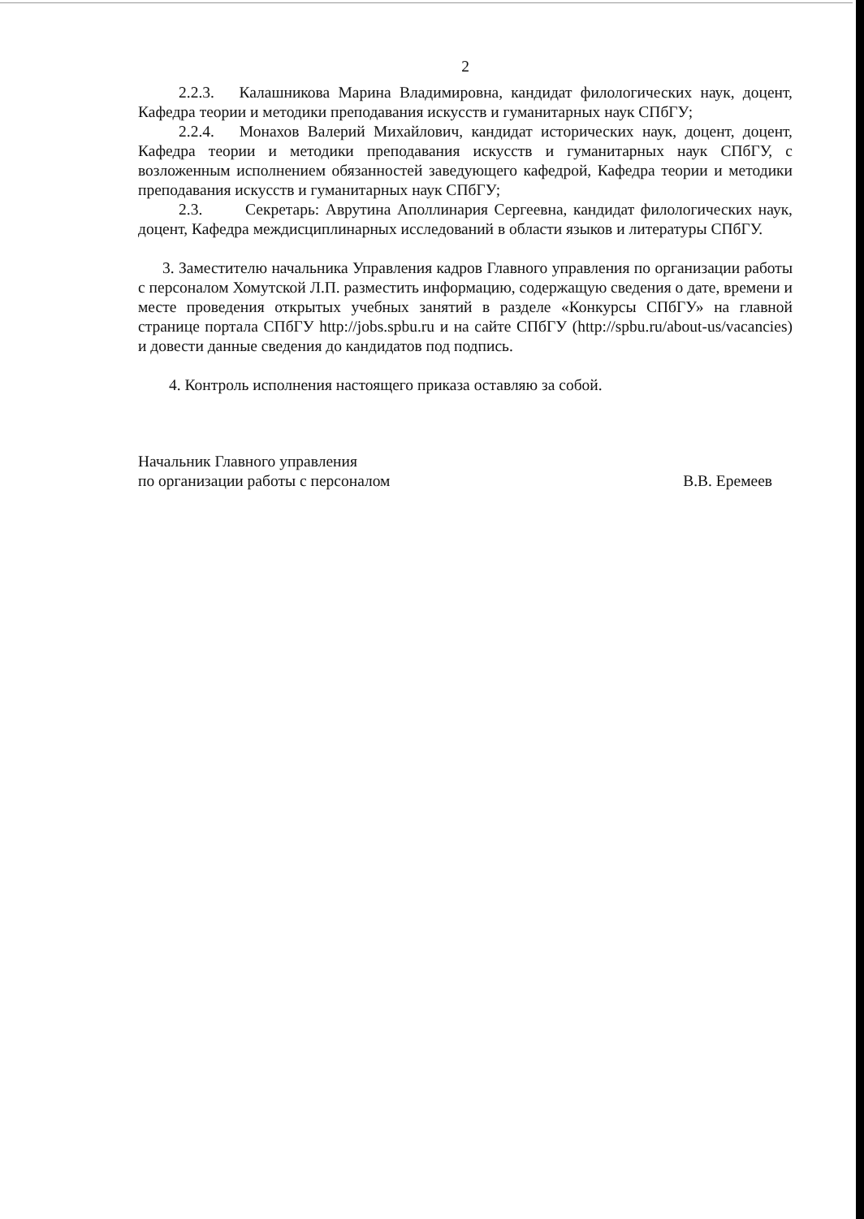2
2.2.3. Калашникова Марина Владимировна, кандидат филологических наук, доцент, Кафедра теории и методики преподавания искусств и гуманитарных наук СПбГУ;
2.2.4. Монахов Валерий Михайлович, кандидат исторических наук, доцент, доцент, Кафедра теории и методики преподавания искусств и гуманитарных наук СПбГУ, с возложенным исполнением обязанностей заведующего кафедрой, Кафедра теории и методики преподавания искусств и гуманитарных наук СПбГУ;
2.3. Секретарь: Аврутина Аполлинария Сергеевна, кандидат филологических наук, доцент, Кафедра междисциплинарных исследований в области языков и литературы СПбГУ.
3. Заместителю начальника Управления кадров Главного управления по организации работы с персоналом Хомутской Л.П. разместить информацию, содержащую сведения о дате, времени и месте проведения открытых учебных занятий в разделе «Конкурсы СПбГУ» на главной странице портала СПбГУ http://jobs.spbu.ru и на сайте СПбГУ (http://spbu.ru/about-us/vacancies) и довести данные сведения до кандидатов под подпись.
4. Контроль исполнения настоящего приказа оставляю за собой.
Начальник Главного управления
по организации работы с персоналом
В.В. Еремеев